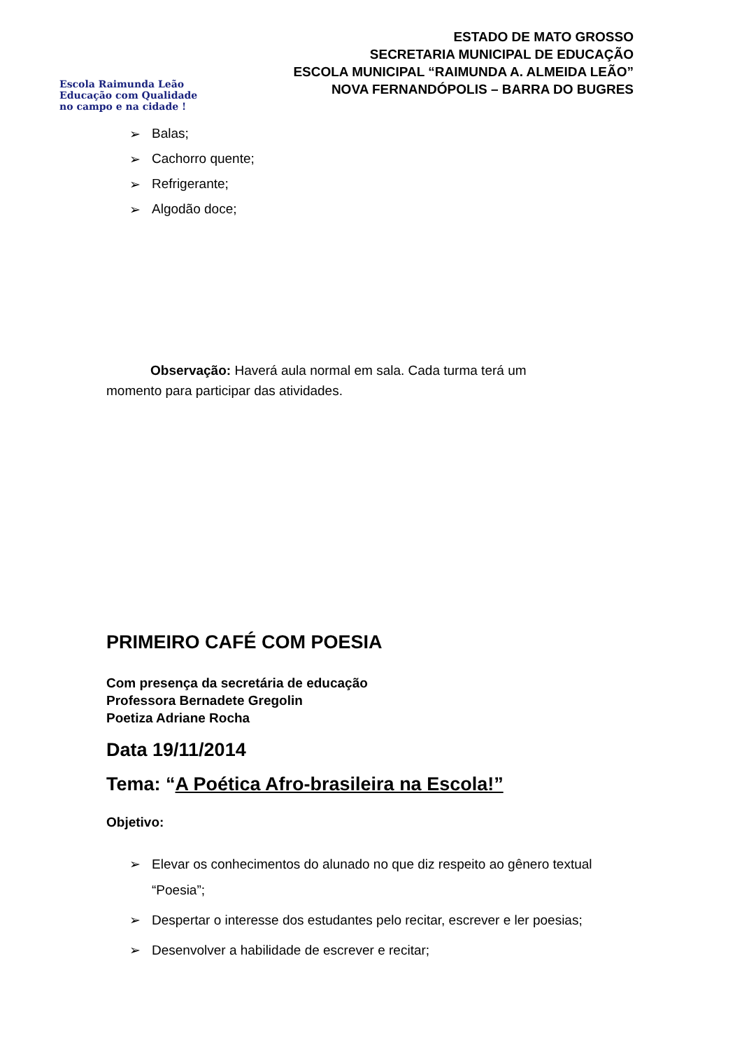Escola Raimunda Leão
Educação com Qualidade
no campo e na cidade !
ESTADO DE MATO GROSSO
SECRETARIA MUNICIPAL DE EDUCAÇÃO
ESCOLA MUNICIPAL “RAIMUNDA A. ALMEIDA LEÃO”
NOVA FERNANDÓPOLIS – BARRA DO BUGRES
➢ Balas;
➢ Cachorro quente;
➢ Refrigerante;
➢ Algodão doce;
Observação: Haverá aula normal em sala. Cada turma terá um momento para participar das atividades.
PRIMEIRO CAFÉ COM POESIA
Com presença da secretária de educação
Professora Bernadete Gregolin
Poetiza Adriane Rocha
Data 19/11/2014
Tema: “A Poética Afro-brasileira na Escola!”
Objetivo:
➢ Elevar os conhecimentos do alunado no que diz respeito ao gênero textual “Poesia”;
➢ Despertar o interesse dos estudantes pelo recitar, escrever e ler poesias;
➢ Desenvolver a habilidade de escrever e recitar;